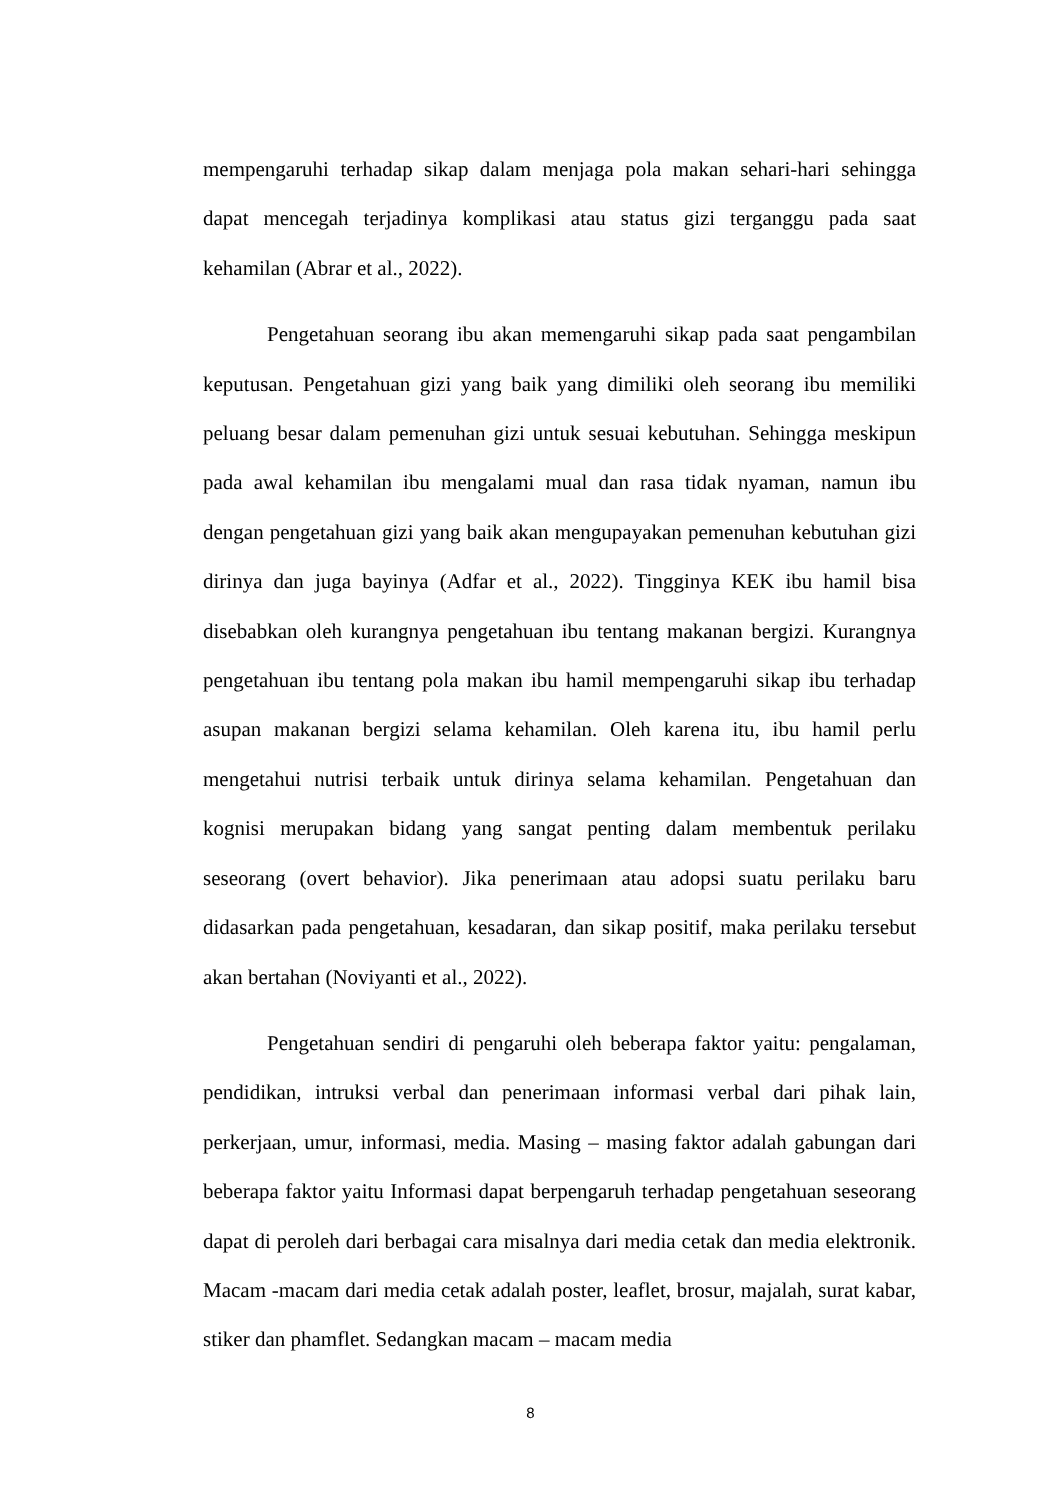mempengaruhi terhadap sikap dalam menjaga pola makan sehari-hari sehingga dapat mencegah terjadinya komplikasi atau status gizi terganggu pada saat kehamilan (Abrar et al., 2022).
Pengetahuan seorang ibu akan memengaruhi sikap pada saat pengambilan keputusan. Pengetahuan gizi yang baik yang dimiliki oleh seorang ibu memiliki peluang besar dalam pemenuhan gizi untuk sesuai kebutuhan. Sehingga meskipun pada awal kehamilan ibu mengalami mual dan rasa tidak nyaman, namun ibu dengan pengetahuan gizi yang baik akan mengupayakan pemenuhan kebutuhan gizi dirinya dan juga bayinya (Adfar et al., 2022). Tingginya KEK ibu hamil bisa disebabkan oleh kurangnya pengetahuan ibu tentang makanan bergizi. Kurangnya pengetahuan ibu tentang pola makan ibu hamil mempengaruhi sikap ibu terhadap asupan makanan bergizi selama kehamilan. Oleh karena itu, ibu hamil perlu mengetahui nutrisi terbaik untuk dirinya selama kehamilan. Pengetahuan dan kognisi merupakan bidang yang sangat penting dalam membentuk perilaku seseorang (overt behavior). Jika penerimaan atau adopsi suatu perilaku baru didasarkan pada pengetahuan, kesadaran, dan sikap positif, maka perilaku tersebut akan bertahan (Noviyanti et al., 2022).
Pengetahuan sendiri di pengaruhi oleh beberapa faktor yaitu: pengalaman, pendidikan, intruksi verbal dan penerimaan informasi verbal dari pihak lain, perkerjaan, umur, informasi, media. Masing – masing faktor adalah gabungan dari beberapa faktor yaitu Informasi dapat berpengaruh terhadap pengetahuan seseorang dapat di peroleh dari berbagai cara misalnya dari media cetak dan media elektronik. Macam -macam dari media cetak adalah poster, leaflet, brosur, majalah, surat kabar, stiker dan phamflet. Sedangkan macam – macam media
8